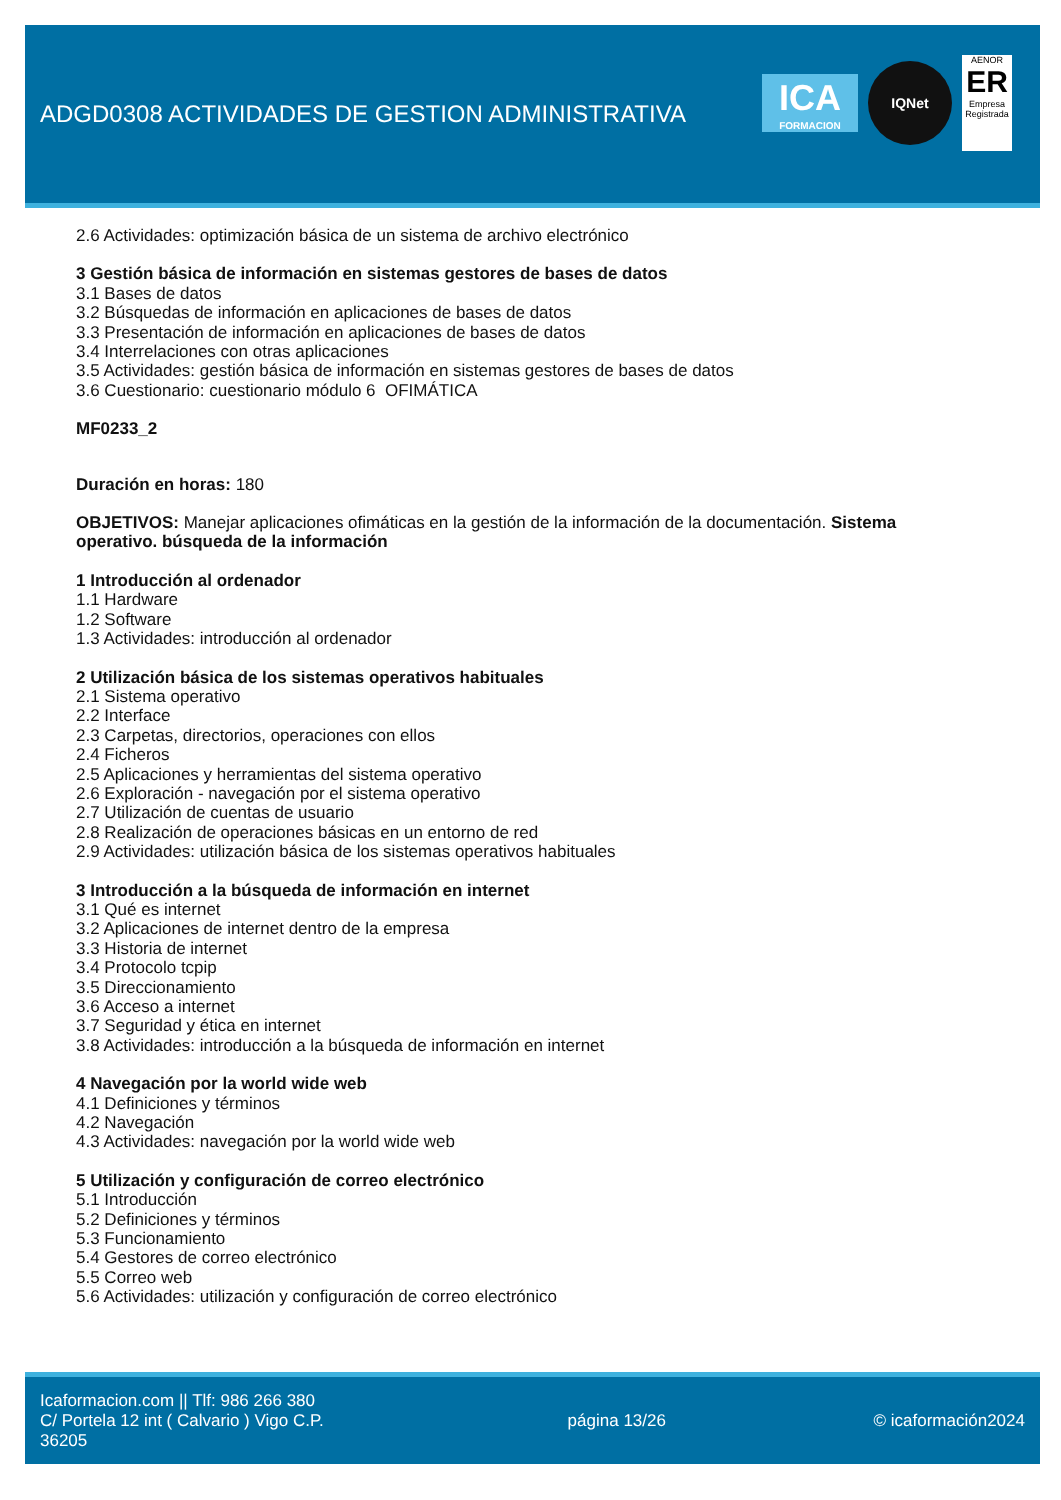ADGD0308 ACTIVIDADES DE GESTION ADMINISTRATIVA
ICA
FORMACION
IQNet
AENOR
ER
Empresa Registrada
2.6 Actividades: optimización básica de un sistema de archivo electrónico
3 Gestión básica de información en sistemas gestores de bases de datos
3.1 Bases de datos
3.2 Búsquedas de información en aplicaciones de bases de datos
3.3 Presentación de información en aplicaciones de bases de datos
3.4 Interrelaciones con otras aplicaciones
3.5 Actividades: gestión básica de información en sistemas gestores de bases de datos
3.6 Cuestionario: cuestionario módulo 6 OFIMÁTICA
MF0233_2
Duración en horas: 180
OBJETIVOS: Manejar aplicaciones ofimáticas en la gestión de la información de la documentación. Sistema operativo. búsqueda de la información
1 Introducción al ordenador
1.1 Hardware
1.2 Software
1.3 Actividades: introducción al ordenador
2 Utilización básica de los sistemas operativos habituales
2.1 Sistema operativo
2.2 Interface
2.3 Carpetas, directorios, operaciones con ellos
2.4 Ficheros
2.5 Aplicaciones y herramientas del sistema operativo
2.6 Exploración - navegación por el sistema operativo
2.7 Utilización de cuentas de usuario
2.8 Realización de operaciones básicas en un entorno de red
2.9 Actividades: utilización básica de los sistemas operativos habituales
3 Introducción a la búsqueda de información en internet
3.1 Qué es internet
3.2 Aplicaciones de internet dentro de la empresa
3.3 Historia de internet
3.4 Protocolo tcpip
3.5 Direccionamiento
3.6 Acceso a internet
3.7 Seguridad y ética en internet
3.8 Actividades: introducción a la búsqueda de información en internet
4 Navegación por la world wide web
4.1 Definiciones y términos
4.2 Navegación
4.3 Actividades: navegación por la world wide web
5 Utilización y configuración de correo electrónico
5.1 Introducción
5.2 Definiciones y términos
5.3 Funcionamiento
5.4 Gestores de correo electrónico
5.5 Correo web
5.6 Actividades: utilización y configuración de correo electrónico
Icaformacion.com || Tlf: 986 266 380
C/ Portela 12 int ( Calvario ) Vigo C.P. 36205
página 13/26 © icaformación2024